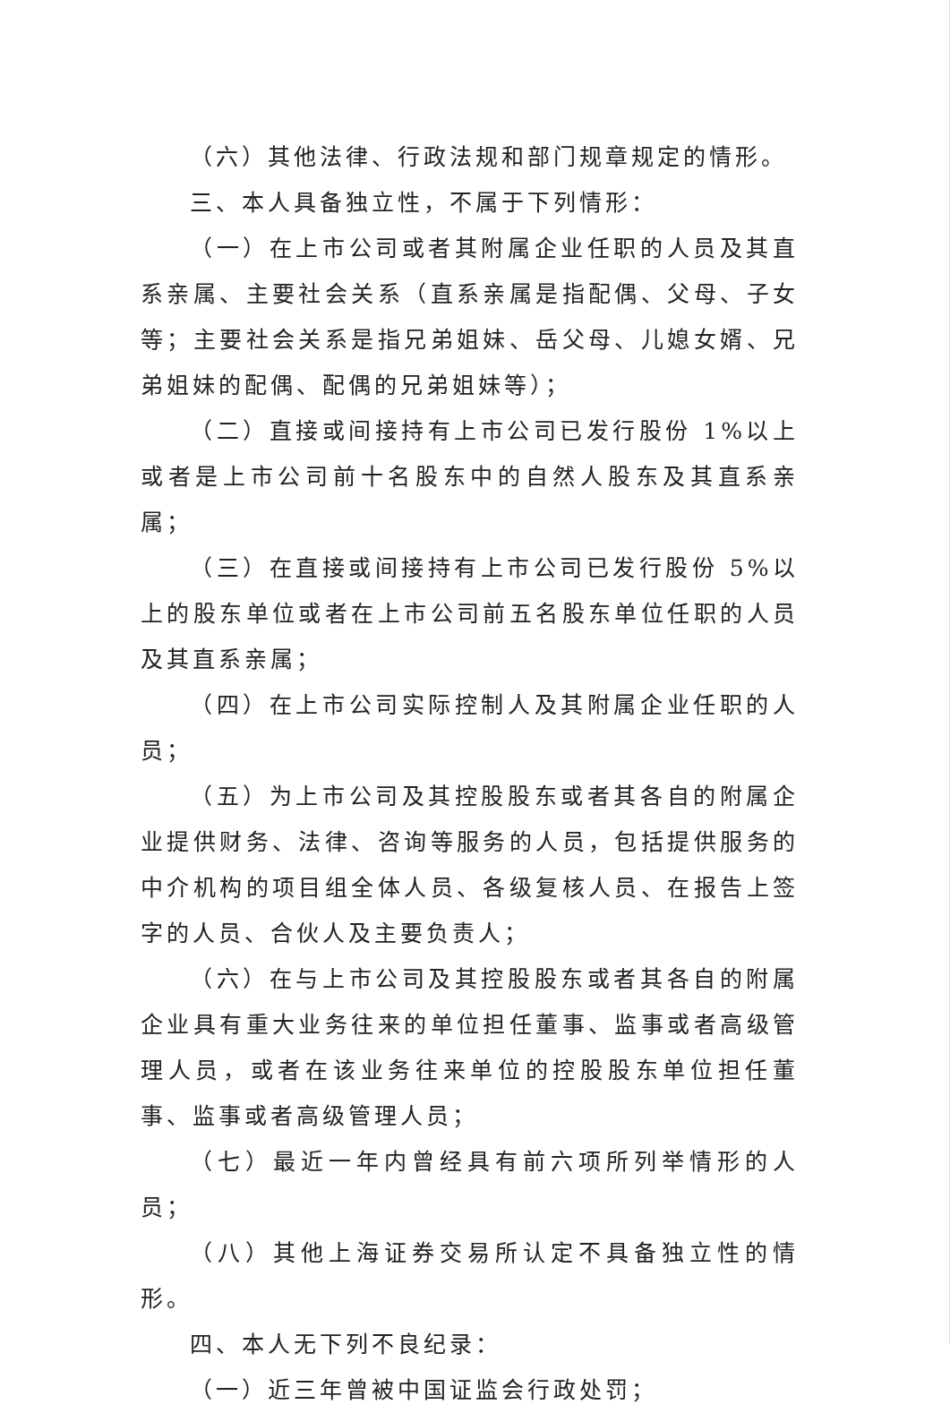（六）其他法律、行政法规和部门规章规定的情形。
三、本人具备独立性，不属于下列情形：
（一）在上市公司或者其附属企业任职的人员及其直系亲属、主要社会关系（直系亲属是指配偶、父母、子女等；主要社会关系是指兄弟姐妹、岳父母、儿媳女婿、兄弟姐妹的配偶、配偶的兄弟姐妹等）；
（二）直接或间接持有上市公司已发行股份 1%以上或者是上市公司前十名股东中的自然人股东及其直系亲属；
（三）在直接或间接持有上市公司已发行股份 5%以上的股东单位或者在上市公司前五名股东单位任职的人员及其直系亲属；
（四）在上市公司实际控制人及其附属企业任职的人员；
（五）为上市公司及其控股股东或者其各自的附属企业提供财务、法律、咨询等服务的人员，包括提供服务的中介机构的项目组全体人员、各级复核人员、在报告上签字的人员、合伙人及主要负责人；
（六）在与上市公司及其控股股东或者其各自的附属企业具有重大业务往来的单位担任董事、监事或者高级管理人员，或者在该业务往来单位的控股股东单位担任董事、监事或者高级管理人员；
（七）最近一年内曾经具有前六项所列举情形的人员；
（八）其他上海证券交易所认定不具备独立性的情形。
四、本人无下列不良纪录：
（一）近三年曾被中国证监会行政处罚；